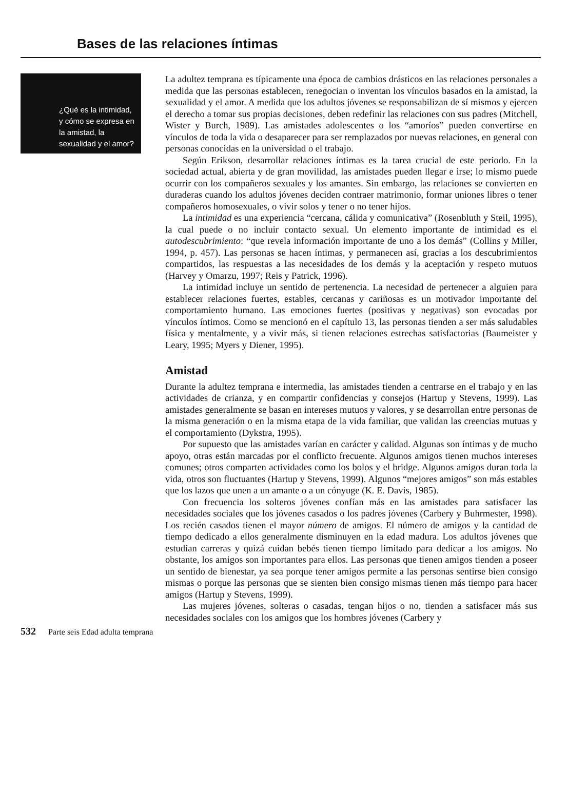Bases de las relaciones íntimas
¿Qué es la intimidad, y cómo se expresa en la amistad, la sexualidad y el amor?
La adultez temprana es típicamente una época de cambios drásticos en las relaciones personales a medida que las personas establecen, renegocian o inventan los vínculos basados en la amistad, la sexualidad y el amor. A medida que los adultos jóvenes se responsabilizan de sí mismos y ejercen el derecho a tomar sus propias decisiones, deben redefinir las relaciones con sus padres (Mitchell, Wister y Burch, 1989). Las amistades adolescentes o los “amoríos” pueden convertirse en vínculos de toda la vida o desaparecer para ser remplazados por nuevas relaciones, en general con personas conocidas en la universidad o el trabajo.
Según Erikson, desarrollar relaciones íntimas es la tarea crucial de este periodo. En la sociedad actual, abierta y de gran movilidad, las amistades pueden llegar e irse; lo mismo puede ocurrir con los compañeros sexuales y los amantes. Sin embargo, las relaciones se convierten en duraderas cuando los adultos jóvenes deciden contraer matrimonio, formar uniones libres o tener compañeros homosexuales, o vivir solos y tener o no tener hijos.
La intimidad es una experiencia “cercana, cálida y comunicativa” (Rosenbluth y Steil, 1995), la cual puede o no incluir contacto sexual. Un elemento importante de intimidad es el autodescubrimiento: “que revela información importante de uno a los demás” (Collins y Miller, 1994, p. 457). Las personas se hacen íntimas, y permanecen así, gracias a los descubrimientos compartidos, las respuestas a las necesidades de los demás y la aceptación y respeto mutuos (Harvey y Omarzu, 1997; Reis y Patrick, 1996).
La intimidad incluye un sentido de pertenencia. La necesidad de pertenecer a alguien para establecer relaciones fuertes, estables, cercanas y cariñosas es un motivador importante del comportamiento humano. Las emociones fuertes (positivas y negativas) son evocadas por vínculos íntimos. Como se mencionó en el capítulo 13, las personas tienden a ser más saludables física y mentalmente, y a vivir más, si tienen relaciones estrechas satisfactorias (Baumeister y Leary, 1995; Myers y Diener, 1995).
Amistad
Durante la adultez temprana e intermedia, las amistades tienden a centrarse en el trabajo y en las actividades de crianza, y en compartir confidencias y consejos (Hartup y Stevens, 1999). Las amistades generalmente se basan en intereses mutuos y valores, y se desarrollan entre personas de la misma generación o en la misma etapa de la vida familiar, que validan las creencias mutuas y el comportamiento (Dykstra, 1995).
Por supuesto que las amistades varían en carácter y calidad. Algunas son íntimas y de mucho apoyo, otras están marcadas por el conflicto frecuente. Algunos amigos tienen muchos intereses comunes; otros comparten actividades como los bolos y el bridge. Algunos amigos duran toda la vida, otros son fluctuantes (Hartup y Stevens, 1999). Algunos “mejores amigos” son más estables que los lazos que unen a un amante o a un cónyuge (K. E. Davis, 1985).
Con frecuencia los solteros jóvenes confían más en las amistades para satisfacer las necesidades sociales que los jóvenes casados o los padres jóvenes (Carbery y Buhrmester, 1998). Los recién casados tienen el mayor número de amigos. El número de amigos y la cantidad de tiempo dedicado a ellos generalmente disminuyen en la edad madura. Los adultos jóvenes que estudian carreras y quizá cuidan bebés tienen tiempo limitado para dedicar a los amigos. No obstante, los amigos son importantes para ellos. Las personas que tienen amigos tienden a poseer un sentido de bienestar, ya sea porque tener amigos permite a las personas sentirse bien consigo mismas o porque las personas que se sienten bien consigo mismas tienen más tiempo para hacer amigos (Hartup y Stevens, 1999).
Las mujeres jóvenes, solteras o casadas, tengan hijos o no, tienden a satisfacer más sus necesidades sociales con los amigos que los hombres jóvenes (Carbery y
532 Parte seis Edad adulta temprana